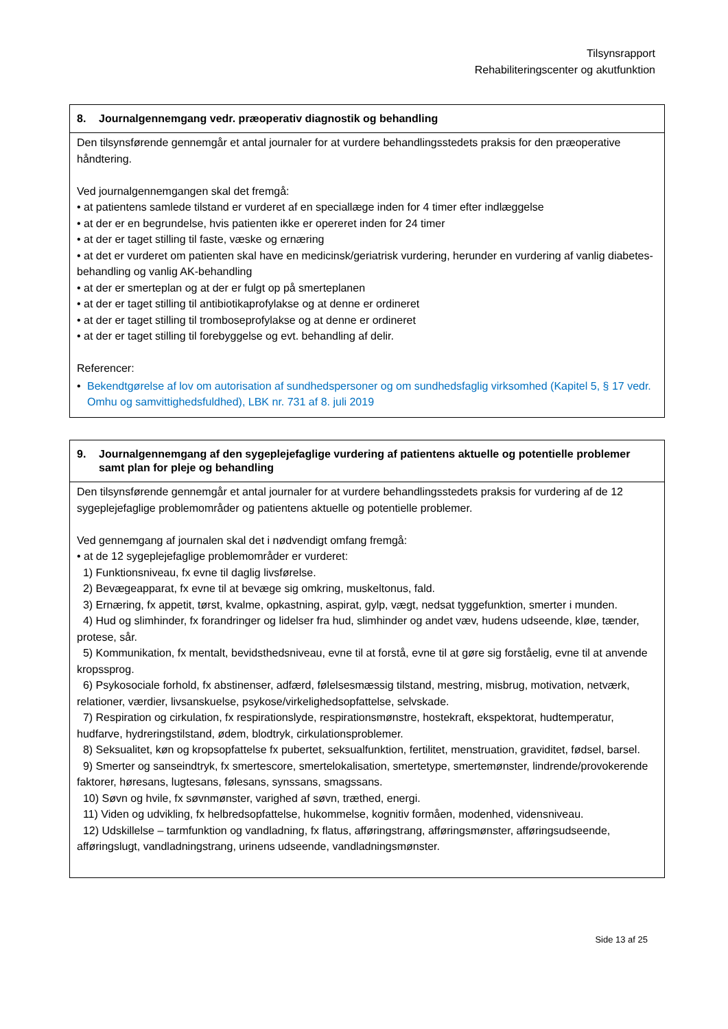Tilsynsrapport
Rehabiliteringscenter og akutfunktion
8. Journalgennemgang vedr. præoperativ diagnostik og behandling
Den tilsynsførende gennemgår et antal journaler for at vurdere behandlingsstedets praksis for den præoperative håndtering.
Ved journalgennemgangen skal det fremgå:
• at patientens samlede tilstand er vurderet af en speciallæge inden for 4 timer efter indlæggelse
• at der er en begrundelse, hvis patienten ikke er opereret inden for 24 timer
• at der er taget stilling til faste, væske og ernæring
• at det er vurderet om patienten skal have en medicinsk/geriatrisk vurdering, herunder en vurdering af vanlig diabetes-behandling og vanlig AK-behandling
• at der er smerteplan og at der er fulgt op på smerteplanen
• at der er taget stilling til antibiotikaprofylakse og at denne er ordineret
• at der er taget stilling til tromboseprofylakse og at denne er ordineret
• at der er taget stilling til forebyggelse og evt. behandling af delir.
Referencer:
• Bekendtgørelse af lov om autorisation af sundhedspersoner og om sundhedsfaglig virksomhed (Kapitel 5, § 17 vedr. Omhu og samvittighedsfuldhed), LBK nr. 731 af 8. juli 2019
9. Journalgennemgang af den sygeplejefaglige vurdering af patientens aktuelle og potentielle problemer samt plan for pleje og behandling
Den tilsynsførende gennemgår et antal journaler for at vurdere behandlingsstedets praksis for vurdering af de 12 sygeplejefaglige problemområder og patientens aktuelle og potentielle problemer.
Ved gennemgang af journalen skal det i nødvendigt omfang fremgå:
• at de 12 sygeplejefaglige problemområder er vurderet:
1) Funktionsniveau, fx evne til daglig livsførelse.
2) Bevægeapparat, fx evne til at bevæge sig omkring, muskeltonus, fald.
3) Ernæring, fx appetit, tørst, kvalme, opkastning, aspirat, gylp, vægt, nedsat tyggefunktion, smerter i munden.
4) Hud og slimhinder, fx forandringer og lidelser fra hud, slimhinder og andet væv, hudens udseende, kløe, tænder, protese, sår.
5) Kommunikation, fx mentalt, bevidsthedsniveau, evne til at forstå, evne til at gøre sig forståelig, evne til at anvende kropssprog.
6) Psykosociale forhold, fx abstinenser, adfærd, følelsesmæssig tilstand, mestring, misbrug, motivation, netværk, relationer, værdier, livsanskuelse, psykose/virkelighedsopfattelse, selvskade.
7) Respiration og cirkulation, fx respirationslyde, respirationsmønstre, hostekraft, ekspektorat, hudtemperatur, hudfarve, hydreringstilstand, ødem, blodtryk, cirkulationsproblemer.
8) Seksualitet, køn og kropsopfattelse fx pubertet, seksualfunktion, fertilitet, menstruation, graviditet, fødsel, barsel.
9) Smerter og sanseindtryk, fx smertescore, smertelokalisation, smertetype, smertemønster, lindrende/provokerende faktorer, høresans, lugtesans, følesans, synssans, smagssans.
10) Søvn og hvile, fx søvnmønster, varighed af søvn, træthed, energi.
11) Viden og udvikling, fx helbredsopfattelse, hukommelse, kognitiv formåen, modenhed, vidensniveau.
12) Udskillelse – tarmfunktion og vandladning, fx flatus, afføringstrang, afføringsmønster, afføringsudseende, afføringslugt, vandladningstrang, urinens udseende, vandladningsmønster.
Side 13 af 25